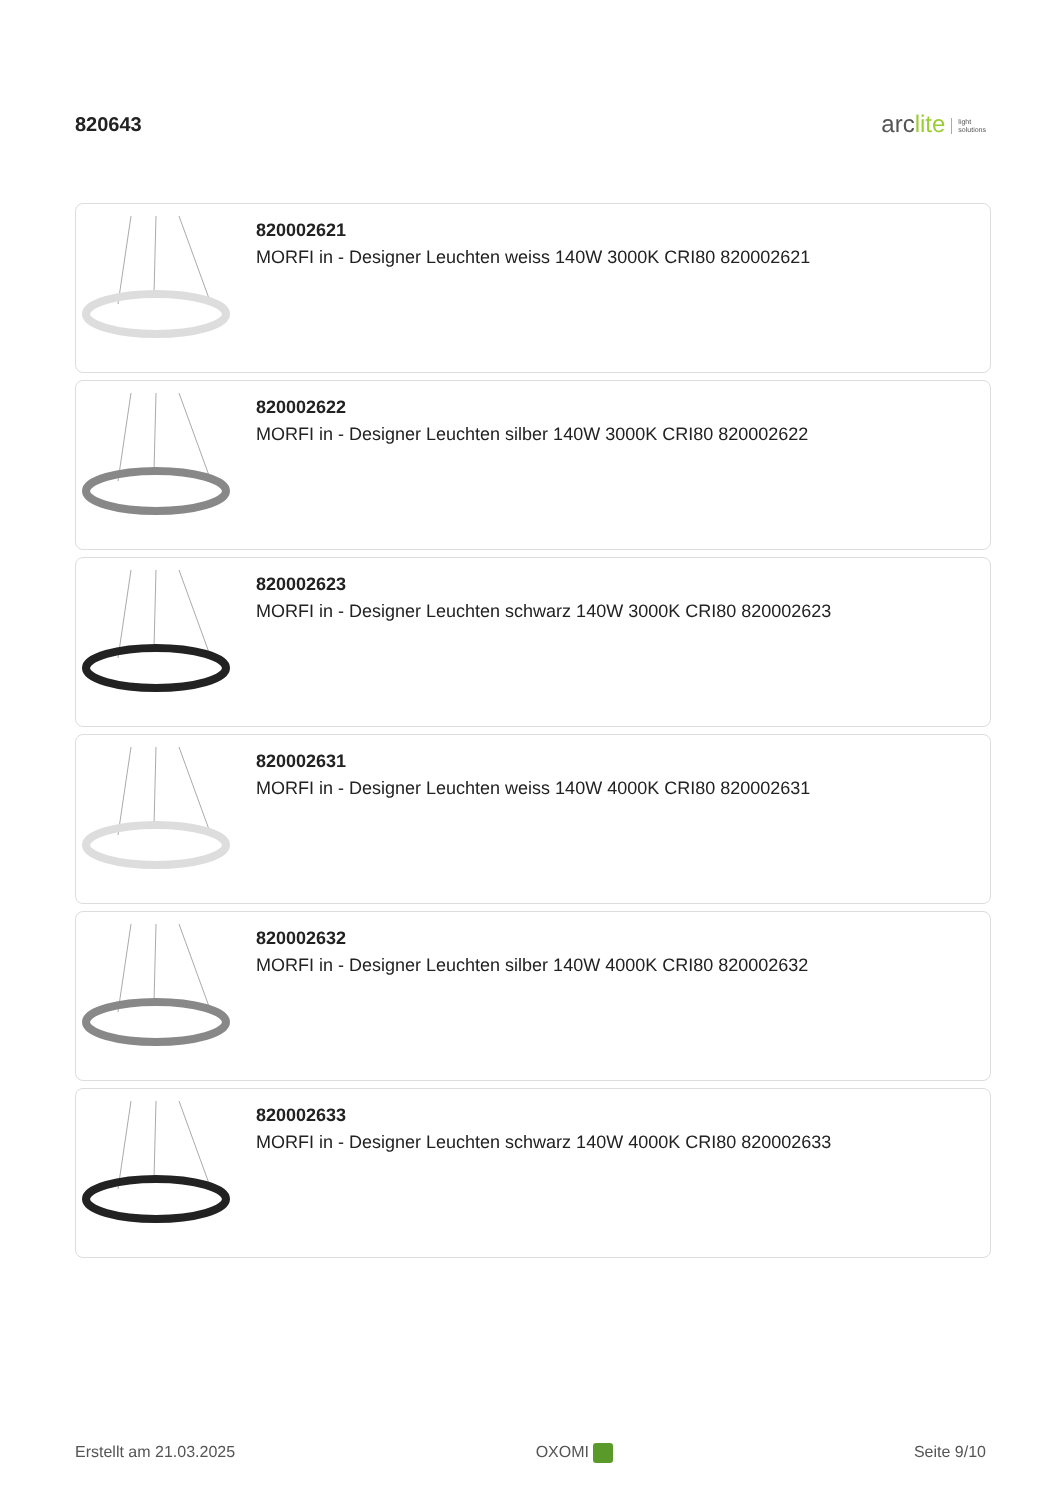820643
arclite light
solutions
820002621
MORFI in - Designer Leuchten weiss 140W 3000K CRI80 820002621
820002622
MORFI in - Designer Leuchten silber 140W 3000K CRI80 820002622
820002623
MORFI in - Designer Leuchten schwarz 140W 3000K CRI80 820002623
820002631
MORFI in - Designer Leuchten weiss 140W 4000K CRI80 820002631
820002632
MORFI in - Designer Leuchten silber 140W 4000K CRI80 820002632
820002633
MORFI in - Designer Leuchten schwarz 140W 4000K CRI80 820002633
Erstellt am 21.03.2025 OXOMI Seite 9/10